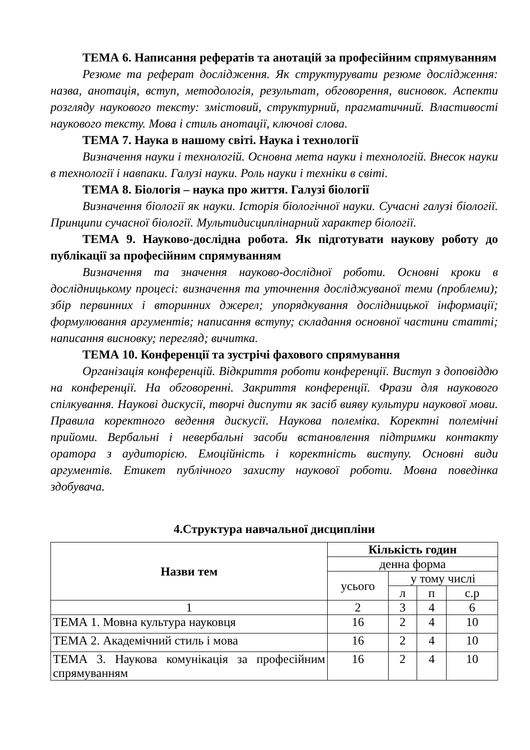ТЕМА 6. Написання рефератів та анотацій за професійним спрямуванням
Резюме та реферат дослідження. Як структурувати резюме дослідження: назва, анотація, вступ, методологія, результат, обговорення, висновок. Аспекти розгляду наукового тексту: змістовий, структурний, прагматичний. Властивості наукового тексту. Мова і стиль анотації, ключові слова.
ТЕМА 7. Наука в нашому світі. Наука і технології
Визначення науки і технологій. Основна мета науки і технологій. Внесок науки в технології і навпаки. Галузі науки. Роль науки і техніки в світі.
ТЕМА 8. Біологія – наука про життя. Галузі біології
Визначення біології як науки. Історія біологічної науки. Сучасні галузі біології. Принципи сучасної біології. Мультидисциплінарний характер біології.
ТЕМА 9. Науково-дослідна робота. Як підготувати наукову роботу до публікації за професійним спрямуванням
Визначення та значення науково-дослідної роботи. Основні кроки в дослідницькому процесі: визначення та уточнення досліджуваної теми (проблеми); збір первинних і вторинних джерел; упорядкування дослідницької інформації; формулювання аргументів; написання вступу; складання основної частини статті; написання висновку; перегляд; вичитка.
ТЕМА 10. Конференції та зустрічі фахового спрямування
Організація конференцій. Відкриття роботи конференції. Виступ з доповіддю на конференції. На обговоренні. Закриття конференції. Фрази для наукового спілкування. Наукові дискусії, творчі диспути як засіб вияву культури наукової мови. Правила коректного ведення дискусії. Наукова полеміка. Коректні полемічні прийоми. Вербальні і невербальні засоби встановлення підтримки контакту оратора з аудиторією. Емоційність і коректність виступу. Основні види аргументів. Етикет публічного захисту наукової роботи. Мовна поведінка здобувача.
4.Структура навчальної дисципліни
| Назви тем | Кількість годин | | | |
| --- | --- | --- | --- | --- |
| | денна форма | | | |
| | усього | у тому числі | | |
| | | л | п | с.р |
| 1 | 2 | 3 | 4 | 6 |
| ТЕМА 1. Мовна культура науковця | 16 | 2 | 4 | 10 |
| ТЕМА 2. Академічний стиль і мова | 16 | 2 | 4 | 10 |
| ТЕМА 3. Наукова комунікація за професійним спрямуванням | 16 | 2 | 4 | 10 |